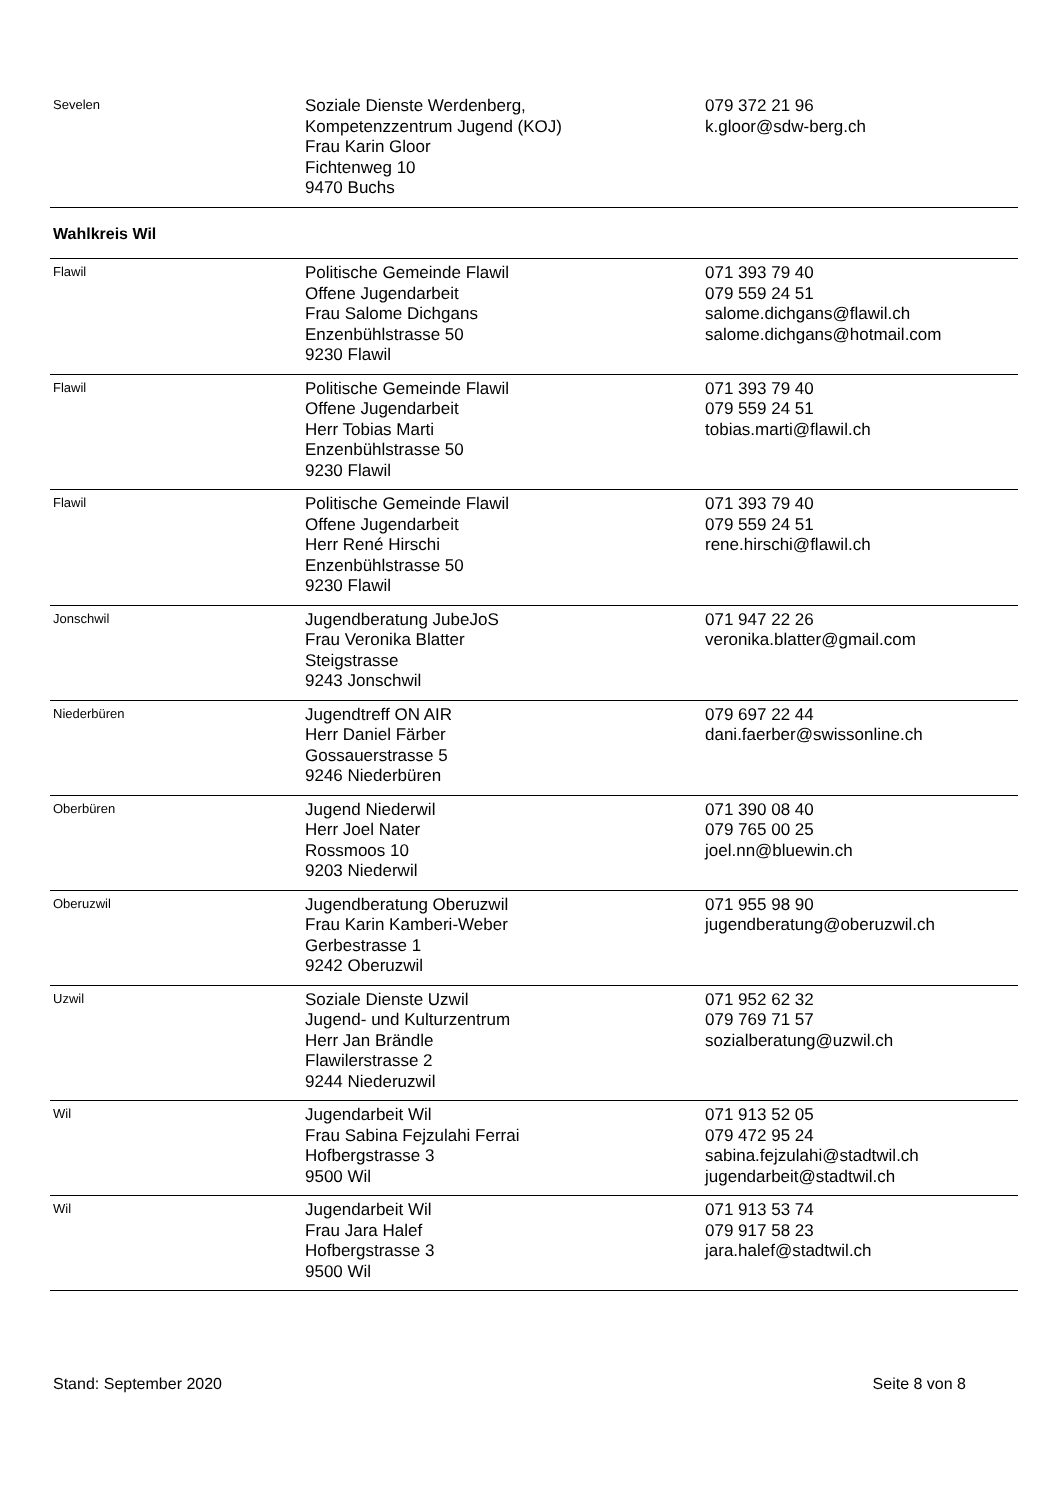| Sevelen | Soziale Dienste Werdenberg, Kompetenzzentrum Jugend (KOJ) Frau Karin Gloor Fichtenweg 10 9470 Buchs | 079 372 21 96 k.gloor@sdw-berg.ch |
| Wahlkreis Wil | | |
| Flawil | Politische Gemeinde Flawil Offene Jugendarbeit Frau Salome Dichgans Enzenbühlstrasse 50 9230 Flawil | 071 393 79 40 079 559 24 51 salome.dichgans@flawil.ch salome.dichgans@hotmail.com |
| Flawil | Politische Gemeinde Flawil Offene Jugendarbeit Herr Tobias Marti Enzenbühlstrasse 50 9230 Flawil | 071 393 79 40 079 559 24 51 tobias.marti@flawil.ch |
| Flawil | Politische Gemeinde Flawil Offene Jugendarbeit Herr René Hirschi Enzenbühlstrasse 50 9230 Flawil | 071 393 79 40 079 559 24 51 rene.hirschi@flawil.ch |
| Jonschwil | Jugendberatung JubeJoS Frau Veronika Blatter Steigstrasse 9243 Jonschwil | 071 947 22 26 veronika.blatter@gmail.com |
| Niederbüren | Jugendtreff ON AIR Herr Daniel Färber Gossauerstrasse 5 9246 Niederbüren | 079 697 22 44 dani.faerber@swissonline.ch |
| Oberbüren | Jugend Niederwil Herr Joel Nater Rossmoos 10 9203 Niederwil | 071 390 08 40 079 765 00 25 joel.nn@bluewin.ch |
| Oberuzwil | Jugendberatung Oberuzwil Frau Karin Kamberi-Weber Gerbestrasse 1 9242 Oberuzwil | 071 955 98 90 jugendberatung@oberuzwil.ch |
| Uzwil | Soziale Dienste Uzwil Jugend- und Kulturzentrum Herr Jan Brändle Flawilerstrasse 2 9244 Niederuzwil | 071 952 62 32 079 769 71 57 sozialberatung@uzwil.ch |
| Wil | Jugendarbeit Wil Frau Sabina Fejzulahi Ferrai Hofbergstrasse 3 9500 Wil | 071 913 52 05 079 472 95 24 sabina.fejzulahi@stadtwil.ch jugendarbeit@stadtwil.ch |
| Wil | Jugendarbeit Wil Frau Jara Halef Hofbergstrasse 3 9500 Wil | 071 913 53 74 079 917 58 23 jara.halef@stadtwil.ch |
Stand: September 2020 Seite 8 von 8